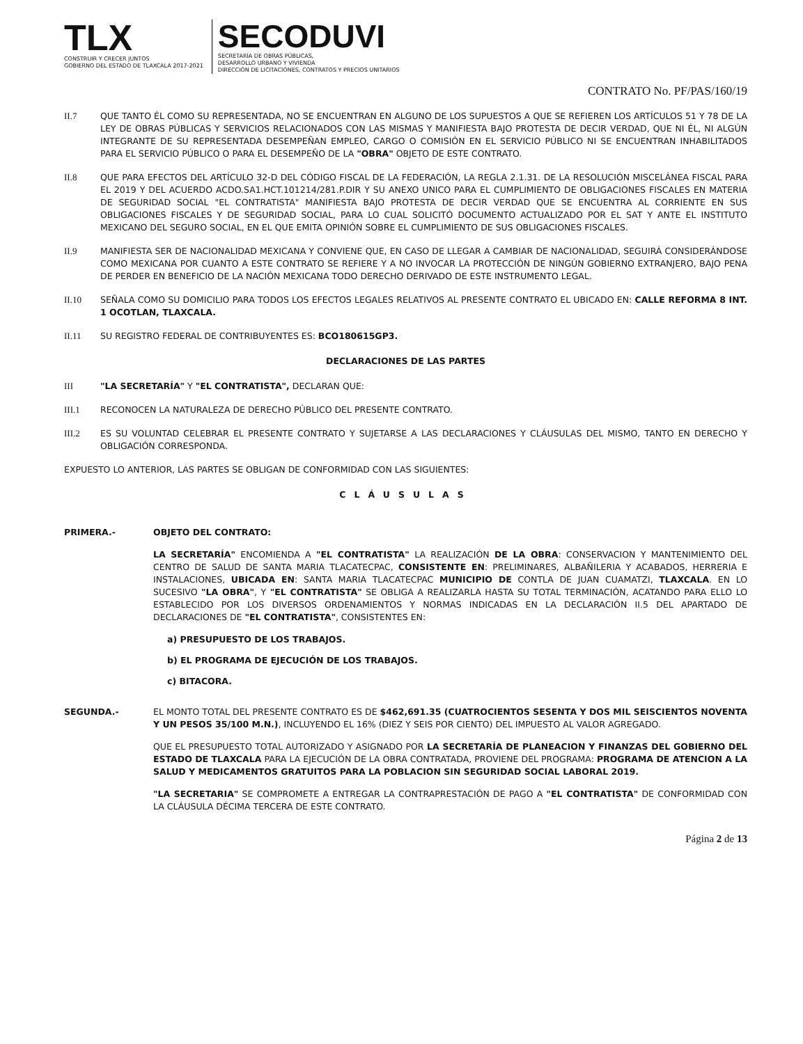TLX
CONSTRUIR Y CRECER JUNTOS
GOBIERNO DEL ESTADO DE TLAXCALA 2017-2021
SECODUVI
SECRETARÍA DE OBRAS PÚBLICAS,
DESARROLLO URBANO Y VIVIENDA
DIRECCIÓN DE LICITACIONES, CONTRATOS Y PRECIOS UNITARIOS
CONTRATO No. PF/PAS/160/19
II.7 QUE TANTO ÉL COMO SU REPRESENTADA, NO SE ENCUENTRAN EN ALGUNO DE LOS SUPUESTOS A QUE SE REFIEREN LOS ARTÍCULOS 51 Y 78 DE LA LEY DE OBRAS PÚBLICAS Y SERVICIOS RELACIONADOS CON LAS MISMAS Y MANIFIESTA BAJO PROTESTA DE DECIR VERDAD, QUE NI ÉL, NI ALGÚN INTEGRANTE DE SU REPRESENTADA DESEMPEÑAN EMPLEO, CARGO O COMISIÓN EN EL SERVICIO PÚBLICO NI SE ENCUENTRAN INHABILITADOS PARA EL SERVICIO PÚBLICO O PARA EL DESEMPEÑO DE LA "OBRA" OBJETO DE ESTE CONTRATO.
II.8 QUE PARA EFECTOS DEL ARTÍCULO 32-D DEL CÓDIGO FISCAL DE LA FEDERACIÓN, LA REGLA 2.1.31. DE LA RESOLUCIÓN MISCELÁNEA FISCAL PARA EL 2019 Y DEL ACUERDO ACDO.SA1.HCT.101214/281.P.DIR Y SU ANEXO UNICO PARA EL CUMPLIMIENTO DE OBLIGACIONES FISCALES EN MATERIA DE SEGURIDAD SOCIAL "EL CONTRATISTA" MANIFIESTA BAJO PROTESTA DE DECIR VERDAD QUE SE ENCUENTRA AL CORRIENTE EN SUS OBLIGACIONES FISCALES Y DE SEGURIDAD SOCIAL, PARA LO CUAL SOLICITÓ DOCUMENTO ACTUALIZADO POR EL SAT Y ANTE EL INSTITUTO MEXICANO DEL SEGURO SOCIAL, EN EL QUE EMITA OPINIÓN SOBRE EL CUMPLIMIENTO DE SUS OBLIGACIONES FISCALES.
II.9 MANIFIESTA SER DE NACIONALIDAD MEXICANA Y CONVIENE QUE, EN CASO DE LLEGAR A CAMBIAR DE NACIONALIDAD, SEGUIRÁ CONSIDERÁNDOSE COMO MEXICANA POR CUANTO A ESTE CONTRATO SE REFIERE Y A NO INVOCAR LA PROTECCIÓN DE NINGÚN GOBIERNO EXTRANJERO, BAJO PENA DE PERDER EN BENEFICIO DE LA NACIÓN MEXICANA TODO DERECHO DERIVADO DE ESTE INSTRUMENTO LEGAL.
II.10 SEÑALA COMO SU DOMICILIO PARA TODOS LOS EFECTOS LEGALES RELATIVOS AL PRESENTE CONTRATO EL UBICADO EN: CALLE REFORMA 8 INT. 1 OCOTLAN, TLAXCALA.
II.11 SU REGISTRO FEDERAL DE CONTRIBUYENTES ES: BCO180615GP3.
DECLARACIONES DE LAS PARTES
III "LA SECRETARÍA" Y "EL CONTRATISTA", DECLARAN QUE:
III.1 RECONOCEN LA NATURALEZA DE DERECHO PÚBLICO DEL PRESENTE CONTRATO.
III.2 ES SU VOLUNTAD CELEBRAR EL PRESENTE CONTRATO Y SUJETARSE A LAS DECLARACIONES Y CLÁUSULAS DEL MISMO, TANTO EN DERECHO Y OBLIGACIÓN CORRESPONDA.
EXPUESTO LO ANTERIOR, LAS PARTES SE OBLIGAN DE CONFORMIDAD CON LAS SIGUIENTES:
CLÁUSULAS
PRIMERA.- OBJETO DEL CONTRATO:
LA SECRETARÍA" ENCOMIENDA A "EL CONTRATISTA" LA REALIZACIÓN DE LA OBRA: CONSERVACION Y MANTENIMIENTO DEL CENTRO DE SALUD DE SANTA MARIA TLACATECPAC, CONSISTENTE EN: PRELIMINARES, ALBAÑILERIA Y ACABADOS, HERRERIA E INSTALACIONES, UBICADA EN: SANTA MARIA TLACATECPAC MUNICIPIO DE CONTLA DE JUAN CUAMATZI, TLAXCALA. EN LO SUCESIVO "LA OBRA", Y "EL CONTRATISTA" SE OBLIGA A REALIZARLA HASTA SU TOTAL TERMINACIÓN, ACATANDO PARA ELLO LO ESTABLECIDO POR LOS DIVERSOS ORDENAMIENTOS Y NORMAS INDICADAS EN LA DECLARACIÓN II.5 DEL APARTADO DE DECLARACIONES DE "EL CONTRATISTA", CONSISTENTES EN:
a) PRESUPUESTO DE LOS TRABAJOS.
b) EL PROGRAMA DE EJECUCIÓN DE LOS TRABAJOS.
c) BITACORA.
SEGUNDA.- EL MONTO TOTAL DEL PRESENTE CONTRATO ES DE $462,691.35 (CUATROCIENTOS SESENTA Y DOS MIL SEISCIENTOS NOVENTA Y UN PESOS 35/100 M.N.), INCLUYENDO EL 16% (DIEZ Y SEIS POR CIENTO) DEL IMPUESTO AL VALOR AGREGADO.
QUE EL PRESUPUESTO TOTAL AUTORIZADO Y ASIGNADO POR LA SECRETARÍA DE PLANEACION Y FINANZAS DEL GOBIERNO DEL ESTADO DE TLAXCALA PARA LA EJECUCIÓN DE LA OBRA CONTRATADA, PROVIENE DEL PROGRAMA: PROGRAMA DE ATENCION A LA SALUD Y MEDICAMENTOS GRATUITOS PARA LA POBLACION SIN SEGURIDAD SOCIAL LABORAL 2019.
"LA SECRETARIA" SE COMPROMETE A ENTREGAR LA CONTRAPRESTACIÓN DE PAGO A "EL CONTRATISTA" DE CONFORMIDAD CON LA CLÁUSULA DÉCIMA TERCERA DE ESTE CONTRATO.
Página 2 de 13